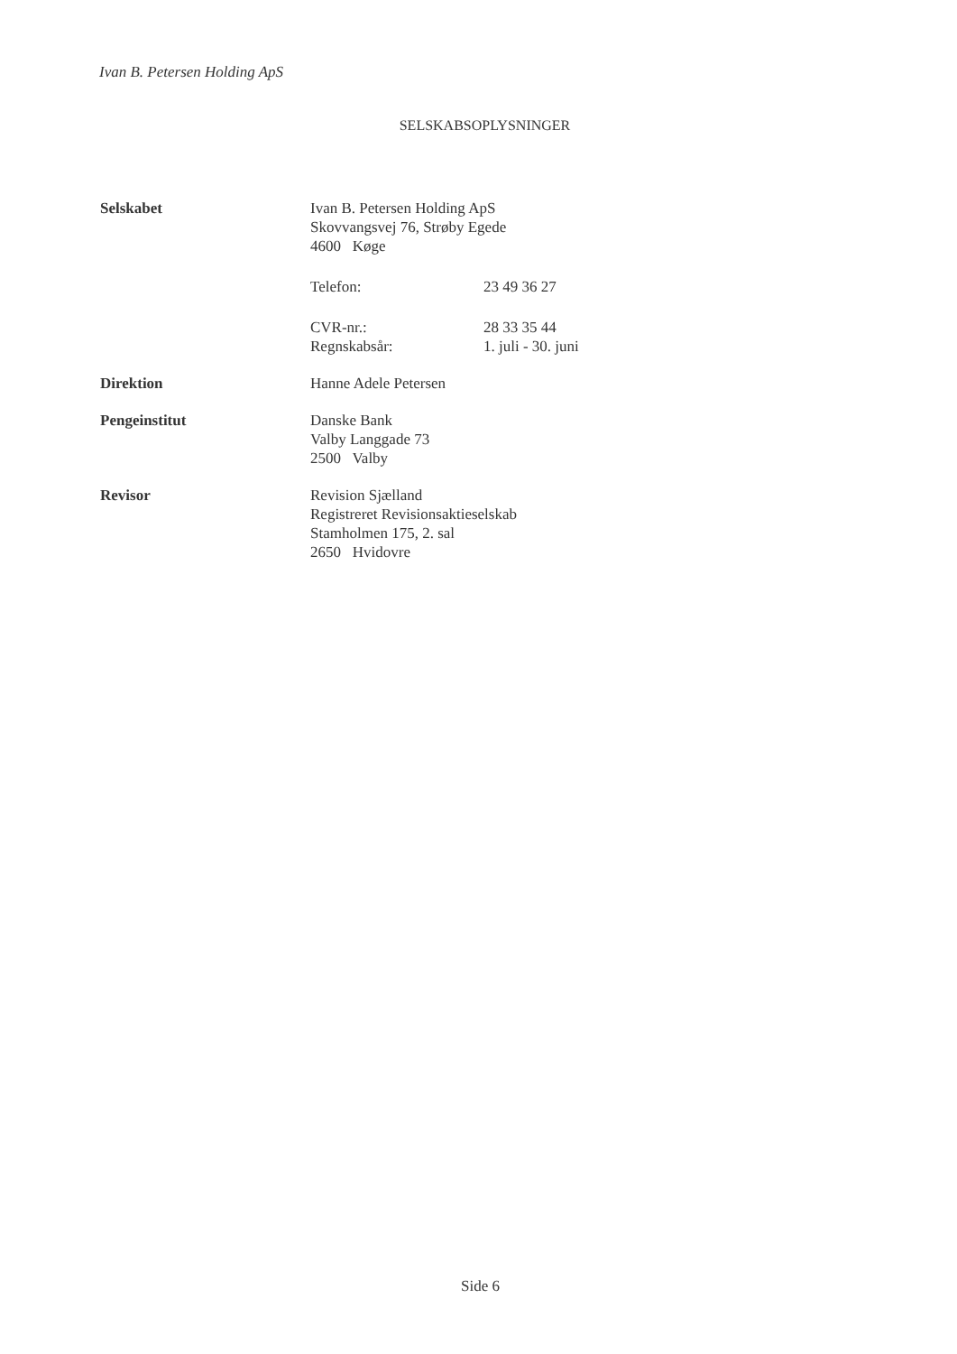Ivan B. Petersen Holding ApS
SELSKABSOPLYSNINGER
Selskabet Ivan B. Petersen Holding ApS
Skovvangsvej 76, Strøby Egede
4600 Køge
Telefon: 23 49 36 27
CVR-nr.: 28 33 35 44
Regnskabsår: 1. juli - 30. juni
Direktion Hanne Adele Petersen
Pengeinstitut Danske Bank
Valby Langgade 73
2500 Valby
Revisor Revision Sjælland
Registreret Revisionsaktieselskab
Stamholmen 175, 2. sal
2650 Hvidovre
Side 6